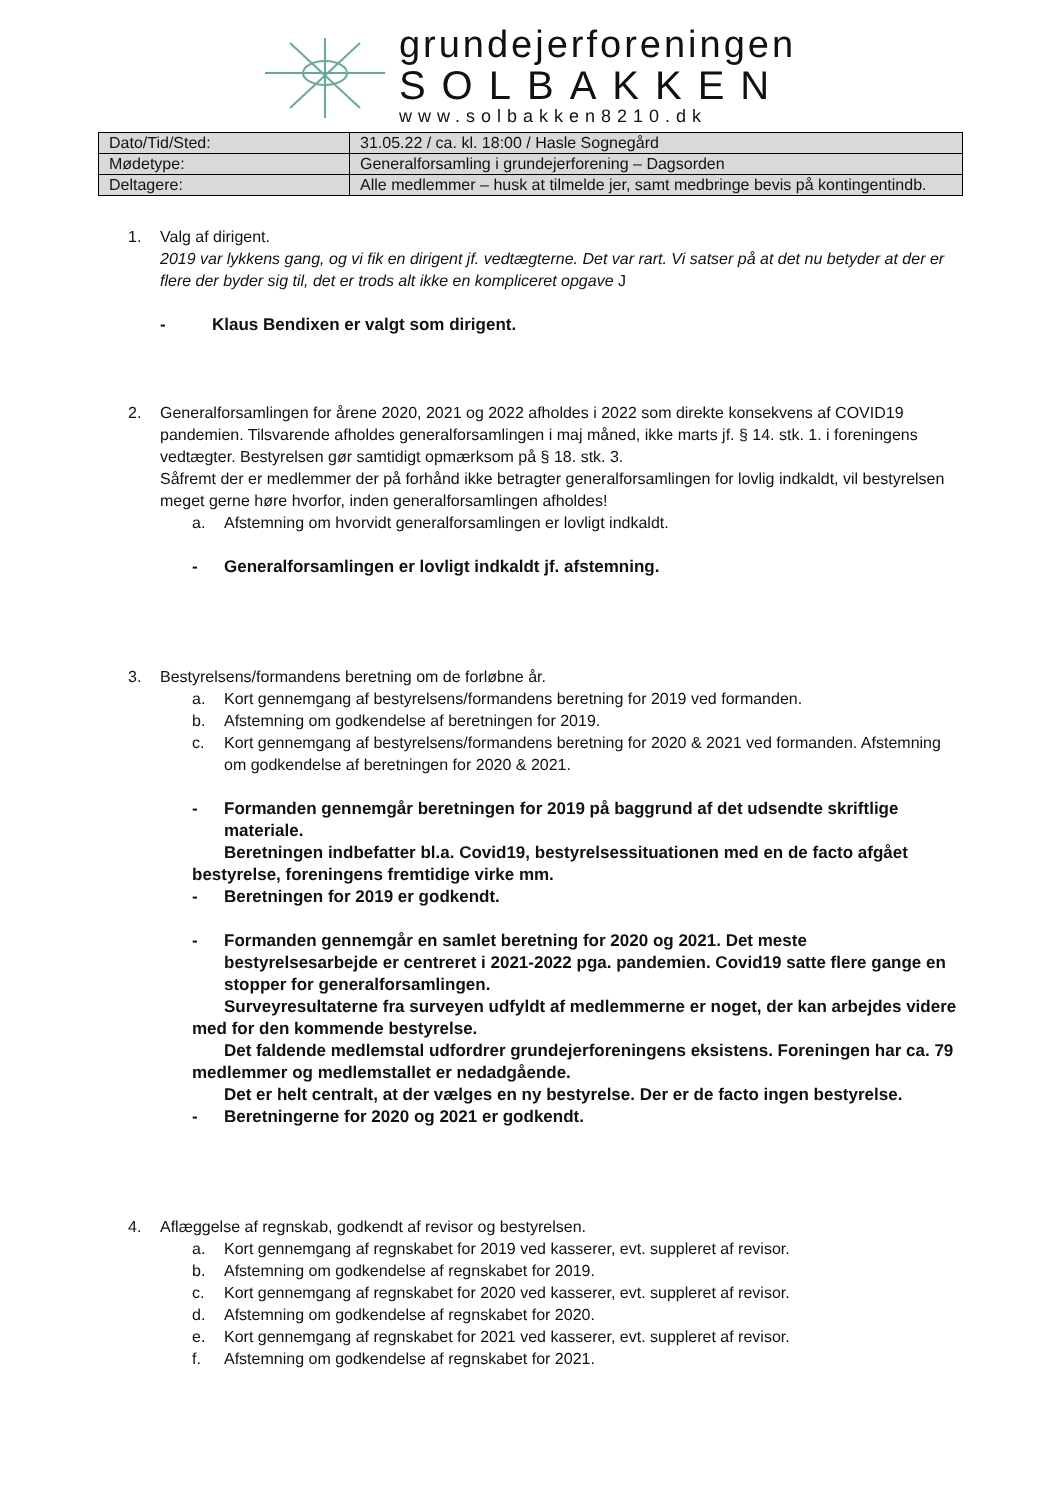grundejerforeningen
SOLBAKKEN
www.solbakken8210.dk
| Dato/Tid/Sted: | 31.05.22 / ca. kl. 18:00 / Hasle Sognegård |
| Mødetype: | Generalforsamling i grundejerforening – Dagsorden |
| Deltagere: | Alle medlemmer – husk at tilmelde jer, samt medbringe bevis på kontingentindb. |
1. Valg af dirigent.
2019 var lykkens gang, og vi fik en dirigent jf. vedtægterne. Det var rart. Vi satser på at det nu betyder at der er flere der byder sig til, det er trods alt ikke en kompliceret opgave J
- Klaus Bendixen er valgt som dirigent.
2. Generalforsamlingen for årene 2020, 2021 og 2022 afholdes i 2022 som direkte konsekvens af COVID19 pandemien. Tilsvarende afholdes generalforsamlingen i maj måned, ikke marts jf. § 14. stk. 1. i foreningens vedtægter. Bestyrelsen gør samtidigt opmærksom på § 18. stk. 3.
Såfremt der er medlemmer der på forhånd ikke betragter generalforsamlingen for lovlig indkaldt, vil bestyrelsen meget gerne høre hvorfor, inden generalforsamlingen afholdes!
a. Afstemning om hvorvidt generalforsamlingen er lovligt indkaldt.
- Generalforsamlingen er lovligt indkaldt jf. afstemning.
3. Bestyrelsens/formandens beretning om de forløbne år.
a. Kort gennemgang af bestyrelsens/formandens beretning for 2019 ved formanden.
b. Afstemning om godkendelse af beretningen for 2019.
c. Kort gennemgang af bestyrelsens/formandens beretning for 2020 & 2021 ved formanden. Afstemning om godkendelse af beretningen for 2020 & 2021.
- Formanden gennemgår beretningen for 2019 på baggrund af det udsendte skriftlige materiale.
Beretningen indbefatter bl.a. Covid19, bestyrelsessituationen med en de facto afgået bestyrelse, foreningens fremtidige virke mm.
- Beretningen for 2019 er godkendt.
- Formanden gennemgår en samlet beretning for 2020 og 2021. Det meste bestyrelsesarbejde er centreret i 2021-2022 pga. pandemien. Covid19 satte flere gange en stopper for generalforsamlingen.
Surveyresultaterne fra surveyen udfyldt af medlemmerne er noget, der kan arbejdes videre med for den kommende bestyrelse.
Det faldende medlemstal udfordrer grundejerforeningens eksistens. Foreningen har ca. 79 medlemmer og medlemstallet er nedadgående.
Det er helt centralt, at der vælges en ny bestyrelse. Der er de facto ingen bestyrelse.
- Beretningerne for 2020 og 2021 er godkendt.
4. Aflæggelse af regnskab, godkendt af revisor og bestyrelsen.
a. Kort gennemgang af regnskabet for 2019 ved kasserer, evt. suppleret af revisor.
b. Afstemning om godkendelse af regnskabet for 2019.
c. Kort gennemgang af regnskabet for 2020 ved kasserer, evt. suppleret af revisor.
d. Afstemning om godkendelse af regnskabet for 2020.
e. Kort gennemgang af regnskabet for 2021 ved kasserer, evt. suppleret af revisor.
f. Afstemning om godkendelse af regnskabet for 2021.